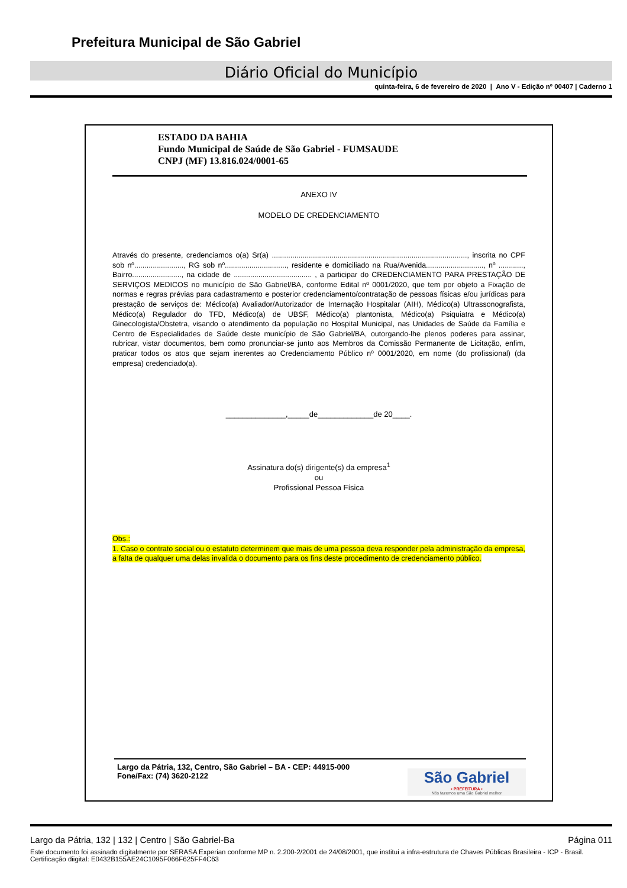Prefeitura Municipal de São Gabriel
Diário Oficial do Município
quinta-feira, 6 de fevereiro de 2020 | Ano V - Edição nº 00407 | Caderno 1
ESTADO DA BAHIA
Fundo Municipal de Saúde de São Gabriel - FUMSAUDE
CNPJ (MF) 13.816.024/0001-65
ANEXO IV
MODELO DE CREDENCIAMENTO
Através do presente, credenciamos o(a) Sr(a) ..............................................................................................., inscrita no CPF sob nº........................, RG sob nº.............................., residente e domiciliado na Rua/Avenida............................, nº ............, Bairro........................, na cidade de ...................................... , a participar do CREDENCIAMENTO PARA PRESTAÇÃO DE SERVIÇOS MEDICOS no município de São Gabriel/BA, conforme Edital nº 0001/2020, que tem por objeto a Fixação de normas e regras prévias para cadastramento e posterior credenciamento/contratação de pessoas físicas e/ou jurídicas para prestação de serviços de: Médico(a) Avaliador/Autorizador de Internação Hospitalar (AIH), Médico(a) Ultrassonografista, Médico(a) Regulador do TFD, Médico(a) de UBSF, Médico(a) plantonista, Médico(a) Psiquiatra e Médico(a) Ginecologista/Obstetra, visando o atendimento da população no Hospital Municipal, nas Unidades de Saúde da Família e Centro de Especialidades de Saúde deste município de São Gabriel/BA, outorgando-lhe plenos poderes para assinar, rubricar, vistar documentos, bem como pronunciar-se junto aos Membros da Comissão Permanente de Licitação, enfim, praticar todos os atos que sejam inerentes ao Credenciamento Público nº 0001/2020, em nome (do profissional) (da empresa) credenciado(a).
______________,_____de_____________de 20____.
Assinatura do(s) dirigente(s) da empresa<sup>1</sup>
ou
Profissional Pessoa Física
Obs.:
1. Caso o contrato social ou o estatuto determinem que mais de uma pessoa deva responder pela administração da empresa, a falta de qualquer uma delas invalida o documento para os fins deste procedimento de credenciamento público.
Largo da Pátria, 132, Centro, São Gabriel – BA - CEP: 44915-000
Fone/Fax: (74) 3620-2122
São Gabriel
• PREFEITURA •
Nós fazemos uma São Gabriel melhor
Largo da Pátria, 132 | 132 | Centro | São Gabriel-Ba Página 011
Este documento foi assinado digitalmente por SERASA Experian conforme MP n. 2.200-2/2001 de 24/08/2001, que institui a infra-estrutura de Chaves Públicas Brasileira - ICP - Brasil. Certificação diigital: E0432B155AE24C1095F066F625FF4C63